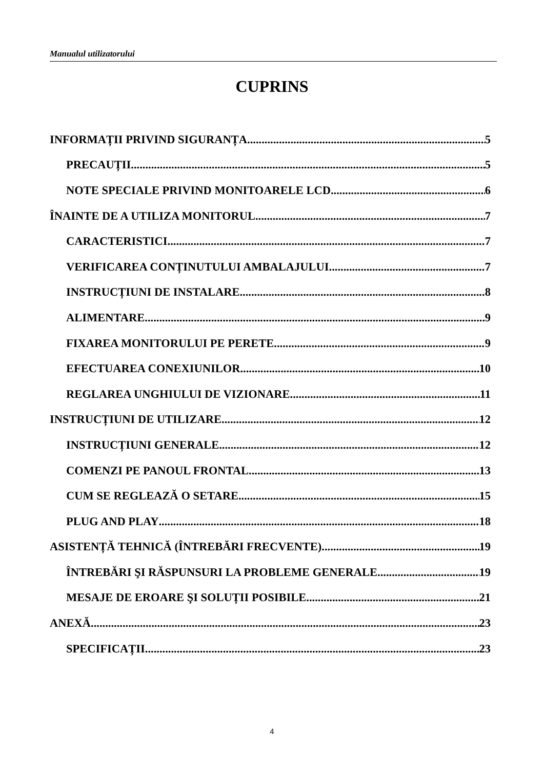Manualul utilizatorului
CUPRINS
INFORMAȚII PRIVIND SIGURANȚA 5
PRECAUȚII 5
NOTE SPECIALE PRIVIND MONITOARELE LCD 6
ÎNAINTE DE A UTILIZA MONITORUL 7
CARACTERISTICI 7
VERIFICAREA CONȚINUTULUI AMBALAJULUI 7
INSTRUCȚIUNI DE INSTALARE 8
ALIMENTARE 9
FIXAREA MONITORULUI PE PERETE 9
EFECTUAREA CONEXIUNILOR 10
REGLAREA UNGHIULUI DE VIZIONARE 11
INSTRUCȚIUNI DE UTILIZARE 12
INSTRUCȚIUNI GENERALE 12
COMENZI PE PANOUL FRONTAL 13
CUM SE REGLEAZĂ O SETARE 15
PLUG AND PLAY 18
ASISTENȚĂ TEHNICĂ (ÎNTREBĂRI FRECVENTE) 19
ÎNTREBĂRI ŞI RĂSPUNSURI LA PROBLEME GENERALE 19
MESAJE DE EROARE ŞI SOLUȚII POSIBILE 21
ANEXĂ 23
SPECIFICAȚII 23
4